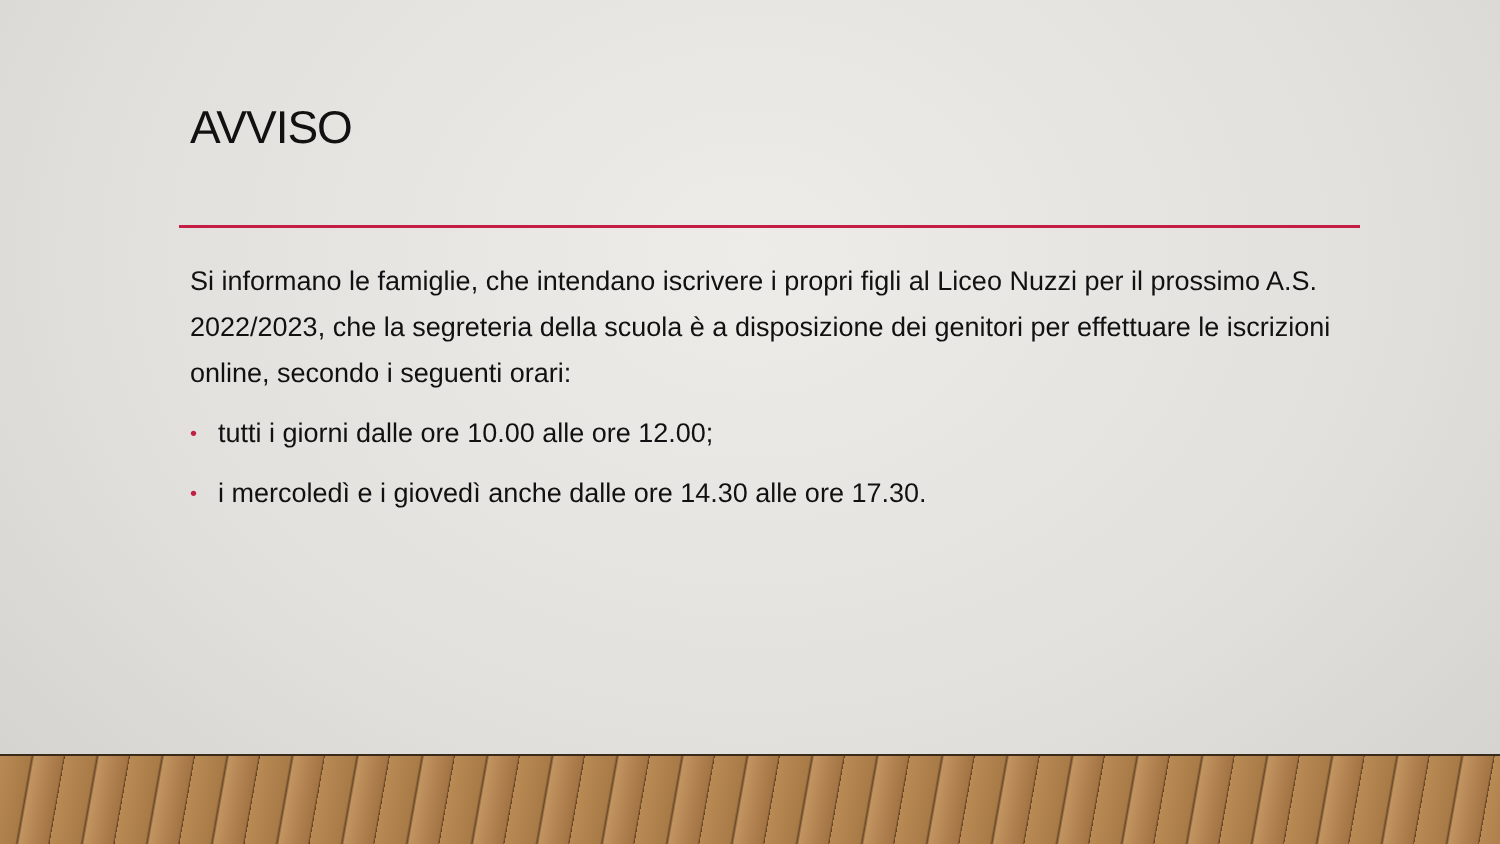AVVISO
Si informano le famiglie, che intendano iscrivere i propri figli al Liceo Nuzzi per il prossimo A.S. 2022/2023, che la segreteria della scuola è a disposizione dei genitori per effettuare le iscrizioni online, secondo i seguenti orari:
• tutti i giorni dalle ore 10.00 alle ore 12.00;
• i mercoledì e i giovedì anche dalle ore 14.30 alle ore 17.30.